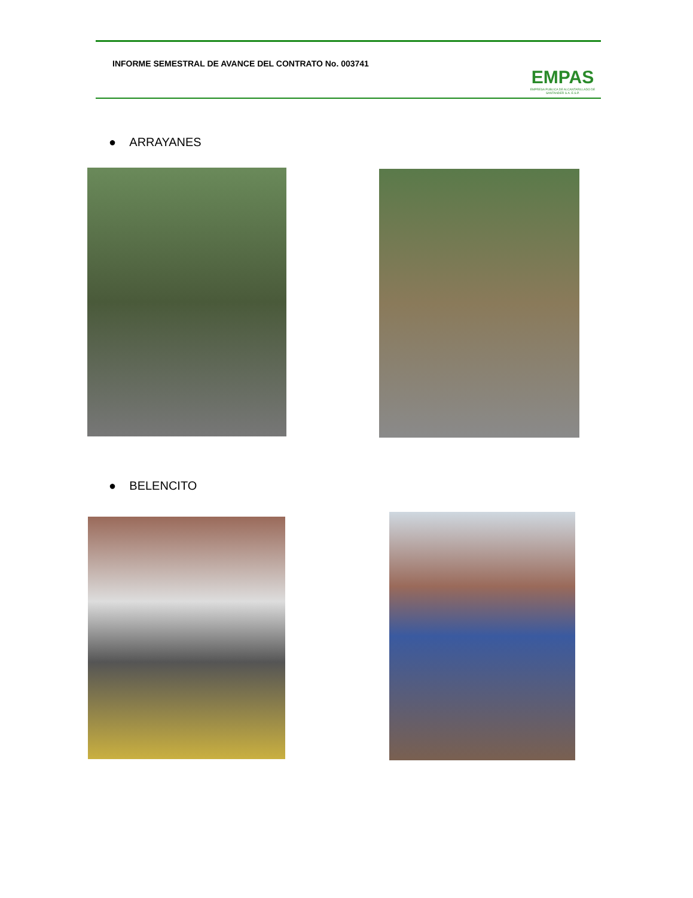INFORME SEMESTRAL DE AVANCE DEL CONTRATO No. 003741
EMPAS
EMPRESA PUBLICA DE ALCANTARILLADO DE SANTANDER S.A. E.S.P.
● ARRAYANES
● BELENCITO